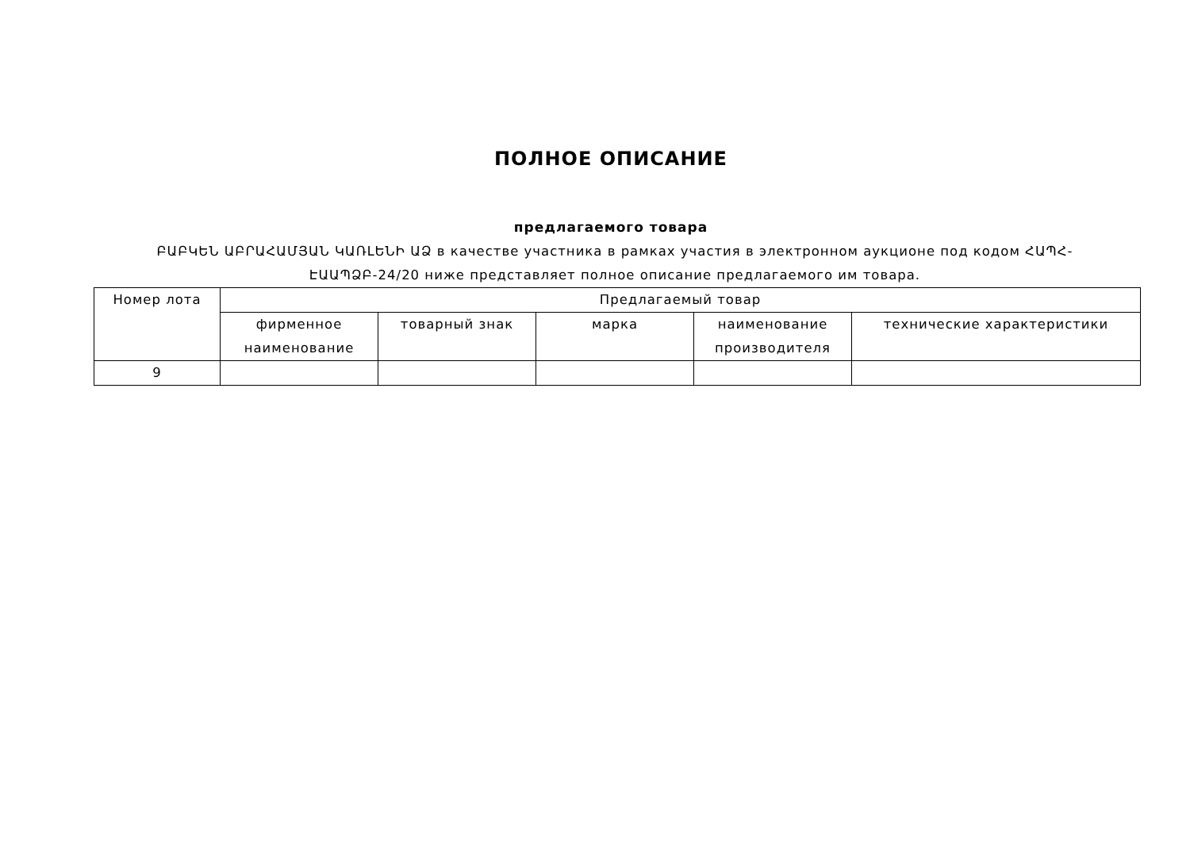ПОЛНОЕ ОПИСАНИЕ
предлагаемого товара
ԲԱԲԿԵՆ ԱԲՐԱՀԱՄՅԱՆ ԿԱՌԼԵՆԻ ԱՁ в качестве участника в рамках участия в электронном аукционе под кодом ՀԱՊՀ-ԷԱԱՊՁԲ-24/20 ниже представляет полное описание предлагаемого им товара.
| Номер лота | Предлагаемый товар | | | | |
| --- | --- | --- | --- | --- | --- |
| | фирменное наименование | товарный знак | марка | наименование производителя | технические характеристики |
| 9 | | | | | |